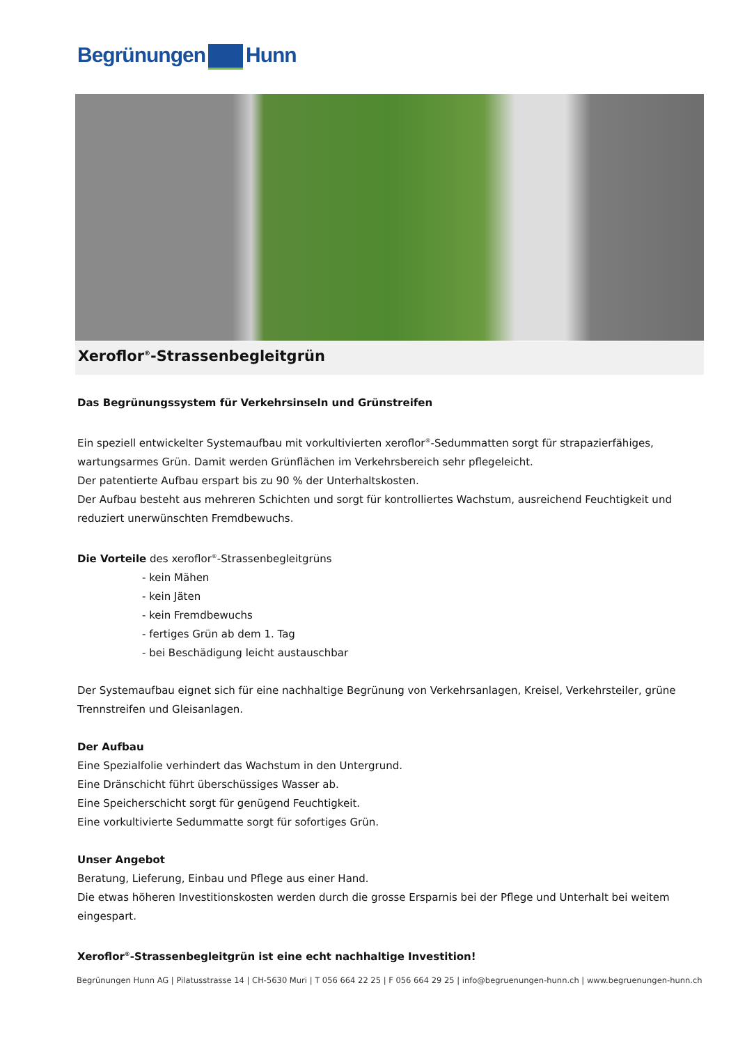Begrünungen Hunn
Xeroflor<sup>®</sup>-Strassenbegleitgrün
Das Begrünungssystem für Verkehrsinseln und Grünstreifen
Ein speziell entwickelter Systemaufbau mit vorkultivierten xeroflor<sup>®</sup>-Sedummatten sorgt für strapazierfähiges, wartungsarmes Grün. Damit werden Grünflächen im Verkehrsbereich sehr pflegeleicht.
Der patentierte Aufbau erspart bis zu 90 % der Unterhaltskosten.
Der Aufbau besteht aus mehreren Schichten und sorgt für kontrolliertes Wachstum, ausreichend Feuchtigkeit und reduziert unerwünschten Fremdbewuchs.
Die Vorteile des xeroflor<sup>®</sup>-Strassenbegleitgrüns
- kein Mähen
- kein Jäten
- kein Fremdbewuchs
- fertiges Grün ab dem 1. Tag
- bei Beschädigung leicht austauschbar
Der Systemaufbau eignet sich für eine nachhaltige Begrünung von Verkehrsanlagen, Kreisel, Verkehrsteiler, grüne Trennstreifen und Gleisanlagen.
Der Aufbau
Eine Spezialfolie verhindert das Wachstum in den Untergrund.
Eine Dränschicht führt überschüssiges Wasser ab.
Eine Speicherschicht sorgt für genügend Feuchtigkeit.
Eine vorkultivierte Sedummatte sorgt für sofortiges Grün.
Unser Angebot
Beratung, Lieferung, Einbau und Pflege aus einer Hand.
Die etwas höheren Investitionskosten werden durch die grosse Ersparnis bei der Pflege und Unterhalt bei weitem eingespart.
Xeroflor<sup>®</sup>-Strassenbegleitgrün ist eine echt nachhaltige Investition!
Begrünungen Hunn AG | Pilatusstrasse 14 | CH-5630 Muri | T 056 664 22 25 | F 056 664 29 25 | info@begruenungen-hunn.ch | www.begruenungen-hunn.ch